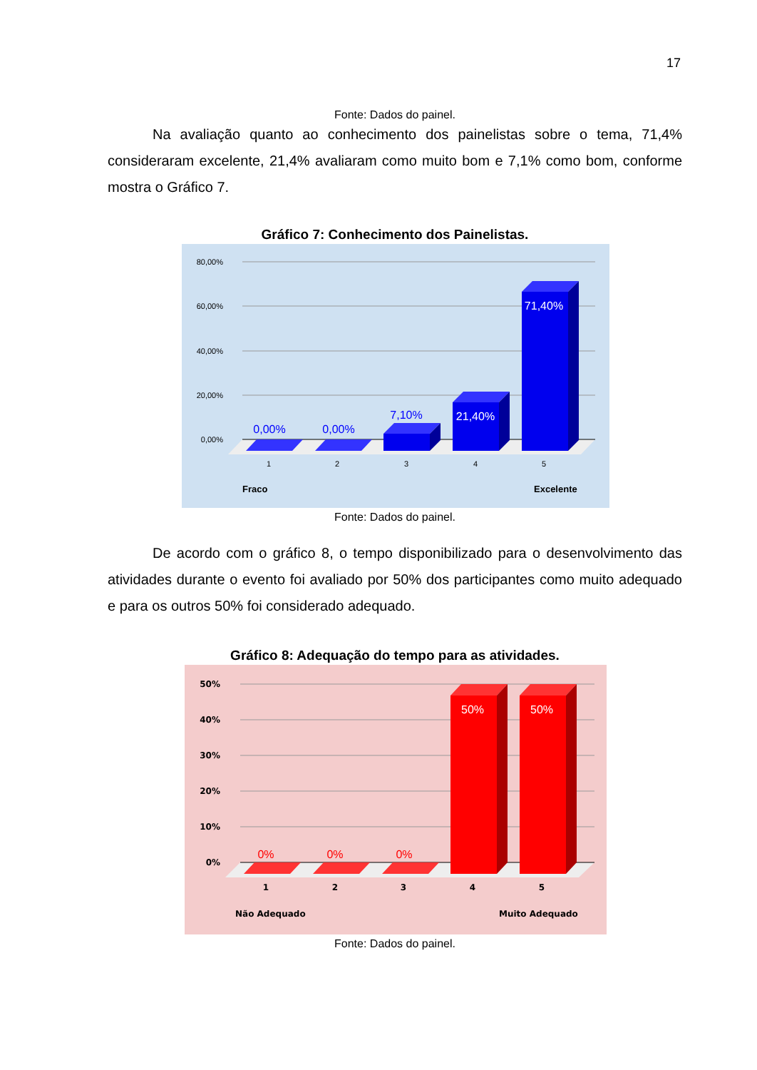17
Fonte: Dados do painel.
Na avaliação quanto ao conhecimento dos painelistas sobre o tema, 71,4% consideraram excelente, 21,4% avaliaram como muito bom e 7,1% como bom, conforme mostra o Gráfico 7.
Gráfico 7: Conhecimento dos Painelistas.
80,00%
60,00%
40,00%
20,00%
0,00%
0,00%
0,00%
7,10%
21,40%
71,40%
1
2
3
4
5
Fraco
Excelente
Fonte: Dados do painel.
De acordo com o gráfico 8, o tempo disponibilizado para o desenvolvimento das atividades durante o evento foi avaliado por 50% dos participantes como muito adequado e para os outros 50% foi considerado adequado.
Gráfico 8: Adequação do tempo para as atividades.
50%
40%
30%
20%
10%
0%
0%
0%
0%
50%
50%
1
2
3
4
5
Não Adequado
Muito Adequado
Fonte: Dados do painel.